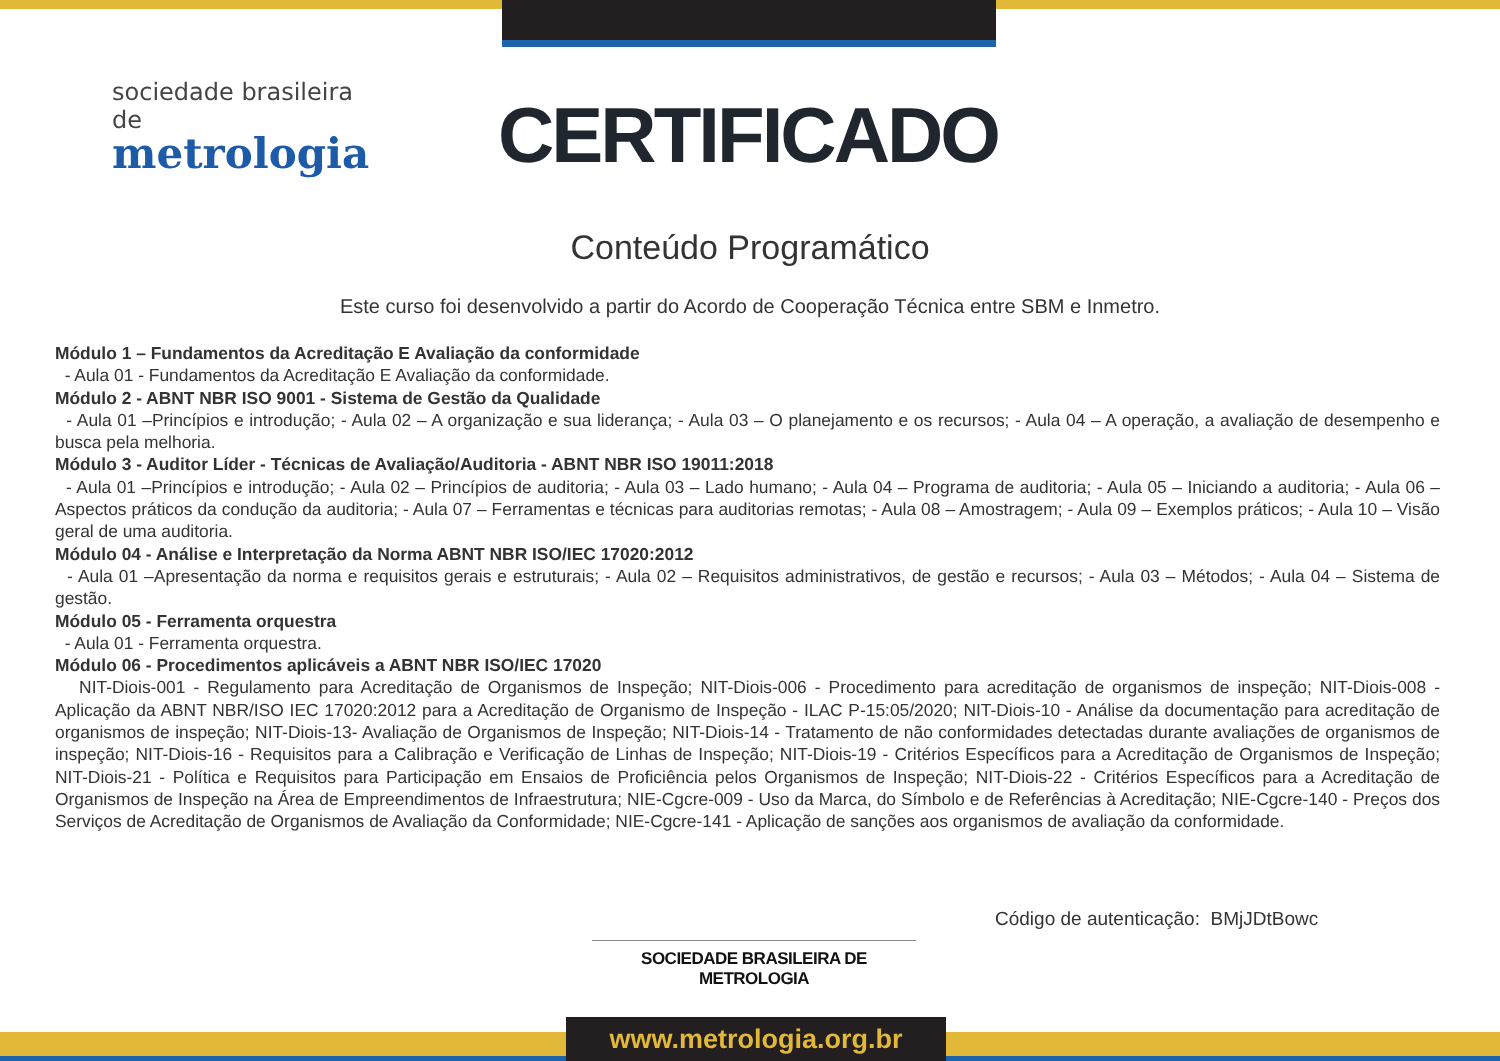sociedade brasileira de
metrologia
CERTIFICADO
Conteúdo Programático
Este curso foi desenvolvido a partir do Acordo de Cooperação Técnica entre SBM e Inmetro.
Módulo 1 – Fundamentos da Acreditação E Avaliação da conformidade
- Aula 01 - Fundamentos da Acreditação E Avaliação da conformidade.
Módulo 2 - ABNT NBR ISO 9001 - Sistema de Gestão da Qualidade
- Aula 01 –Princípios e introdução; - Aula 02 – A organização e sua liderança; - Aula 03 – O planejamento e os recursos; - Aula 04 – A operação, a avaliação de desempenho e busca pela melhoria.
Módulo 3 - Auditor Líder - Técnicas de Avaliação/Auditoria - ABNT NBR ISO 19011:2018
- Aula 01 –Princípios e introdução; - Aula 02 – Princípios de auditoria; - Aula 03 – Lado humano; - Aula 04 – Programa de auditoria; - Aula 05 – Iniciando a auditoria; - Aula 06 – Aspectos práticos da condução da auditoria; - Aula 07 – Ferramentas e técnicas para auditorias remotas; - Aula 08 – Amostragem; - Aula 09 – Exemplos práticos; - Aula 10 – Visão geral de uma auditoria.
Módulo 04 - Análise e Interpretação da Norma ABNT NBR ISO/IEC 17020:2012
- Aula 01 –Apresentação da norma e requisitos gerais e estruturais; - Aula 02 – Requisitos administrativos, de gestão e recursos; - Aula 03 – Métodos; - Aula 04 – Sistema de gestão.
Módulo 05 - Ferramenta orquestra
- Aula 01 - Ferramenta orquestra.
Módulo 06 - Procedimentos aplicáveis a ABNT NBR ISO/IEC 17020
NIT-Diois-001 - Regulamento para Acreditação de Organismos de Inspeção; NIT-Diois-006 - Procedimento para acreditação de organismos de inspeção; NIT-Diois-008 - Aplicação da ABNT NBR/ISO IEC 17020:2012 para a Acreditação de Organismo de Inspeção - ILAC P-15:05/2020; NIT-Diois-10 - Análise da documentação para acreditação de organismos de inspeção; NIT-Diois-13- Avaliação de Organismos de Inspeção; NIT-Diois-14 - Tratamento de não conformidades detectadas durante avaliações de organismos de inspeção; NIT-Diois-16 - Requisitos para a Calibração e Verificação de Linhas de Inspeção; NIT-Diois-19 - Critérios Específicos para a Acreditação de Organismos de Inspeção; NIT-Diois-21 - Política e Requisitos para Participação em Ensaios de Proficiência pelos Organismos de Inspeção; NIT-Diois-22 - Critérios Específicos para a Acreditação de Organismos de Inspeção na Área de Empreendimentos de Infraestrutura; NIE-Cgcre-009 - Uso da Marca, do Símbolo e de Referências à Acreditação; NIE-Cgcre-140 - Preços dos Serviços de Acreditação de Organismos de Avaliação da Conformidade; NIE-Cgcre-141 - Aplicação de sanções aos organismos de avaliação da conformidade.
Código de autenticação: BMjJDtBowc
SOCIEDADE BRASILEIRA DE METROLOGIA
www.metrologia.org.br